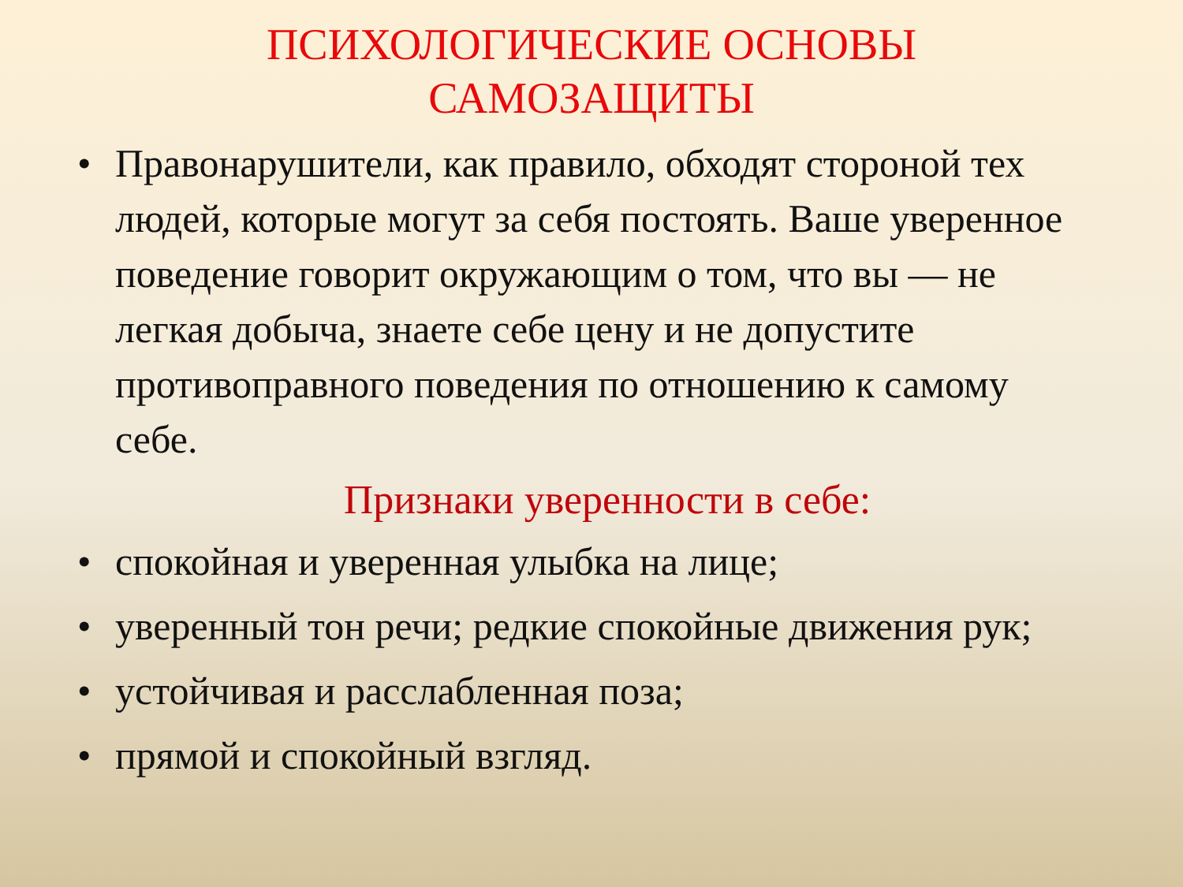ПСИХОЛОГИЧЕСКИЕ ОСНОВЫ
САМОЗАЩИТЫ
• Правонарушители, как правило, обходят стороной тех людей, которые могут за себя постоять. Ваше уверенное поведение говорит окружающим о том, что вы — не легкая добыча, знаете себе цену и не допустите противоправного поведения по отношению к самому себе.
Признаки уверенности в себе:
• спокойная и уверенная улыбка на лице;
• уверенный тон речи; редкие спокойные движения рук;
• устойчивая и расслабленная поза;
• прямой и спокойный взгляд.